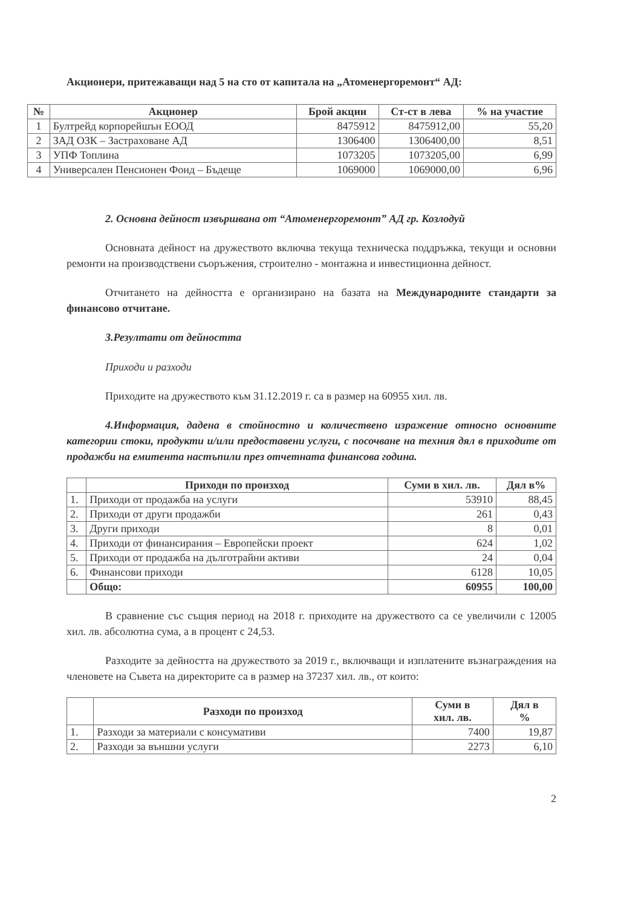Акционери, притежаващи над 5 на сто от капитала на „Атоменергоремонт“ АД:
| № | Акционер | Брой акции | Ст-ст в лева | % на участие |
| --- | --- | --- | --- | --- |
| 1 | Бултрейд корпорейшън ЕООД | 8475912 | 8475912,00 | 55,20 |
| 2 | ЗАД ОЗК – Застраховане АД | 1306400 | 1306400,00 | 8,51 |
| 3 | УПФ Топлина | 1073205 | 1073205,00 | 6,99 |
| 4 | Универсален Пенсионен Фонд – Бъдеще | 1069000 | 1069000,00 | 6,96 |
2. Основна дейност извършвана от “Атоменергоремонт” АД гр. Козлодуй
Основната дейност на дружеството включва текуща техническа поддръжка, текущи и основни ремонти на производствени съоръжения, строително - монтажна и инвестиционна дейност.
Отчитането на дейността е организирано на базата на Международните стандарти за финансово отчитане.
3.Резултати от дейността
Приходи и разходи
Приходите на дружеството към 31.12.2019 г. са в размер на 60955 хил. лв.
4.Информация, дадена в стойностно и количествено изражение относно основните категории стоки, продукти и/или предоставени услуги, с посочване на техния дял в приходите от продажби на емитента настъпили през отчетната финансова година.
| | Приходи по произход | Суми в хил. лв. | Дял в% |
| --- | --- | --- | --- |
| 1. | Приходи от продажба на услуги | 53910 | 88,45 |
| 2. | Приходи от други продажби | 261 | 0,43 |
| 3. | Други приходи | 8 | 0,01 |
| 4. | Приходи от финансирания – Европейски проект | 624 | 1,02 |
| 5. | Приходи от продажба на дълготрайни активи | 24 | 0,04 |
| 6. | Финансови приходи | 6128 | 10,05 |
| | Общо: | 60955 | 100,00 |
В сравнение със същия период на 2018 г. приходите на дружеството са се увеличили с 12005 хил. лв. абсолютна сума, а в процент с 24,53.
Разходите за дейността на дружеството за 2019 г., включващи и изплатените възнаграждения на членовете на Съвета на директорите са в размер на 37237 хил. лв., от които:
| | Разходи по произход | Суми в хил. лв. | Дял в % |
| --- | --- | --- | --- |
| 1. | Разходи за материали с консумативи | 7400 | 19,87 |
| 2. | Разходи за външни услуги | 2273 | 6,10 |
2